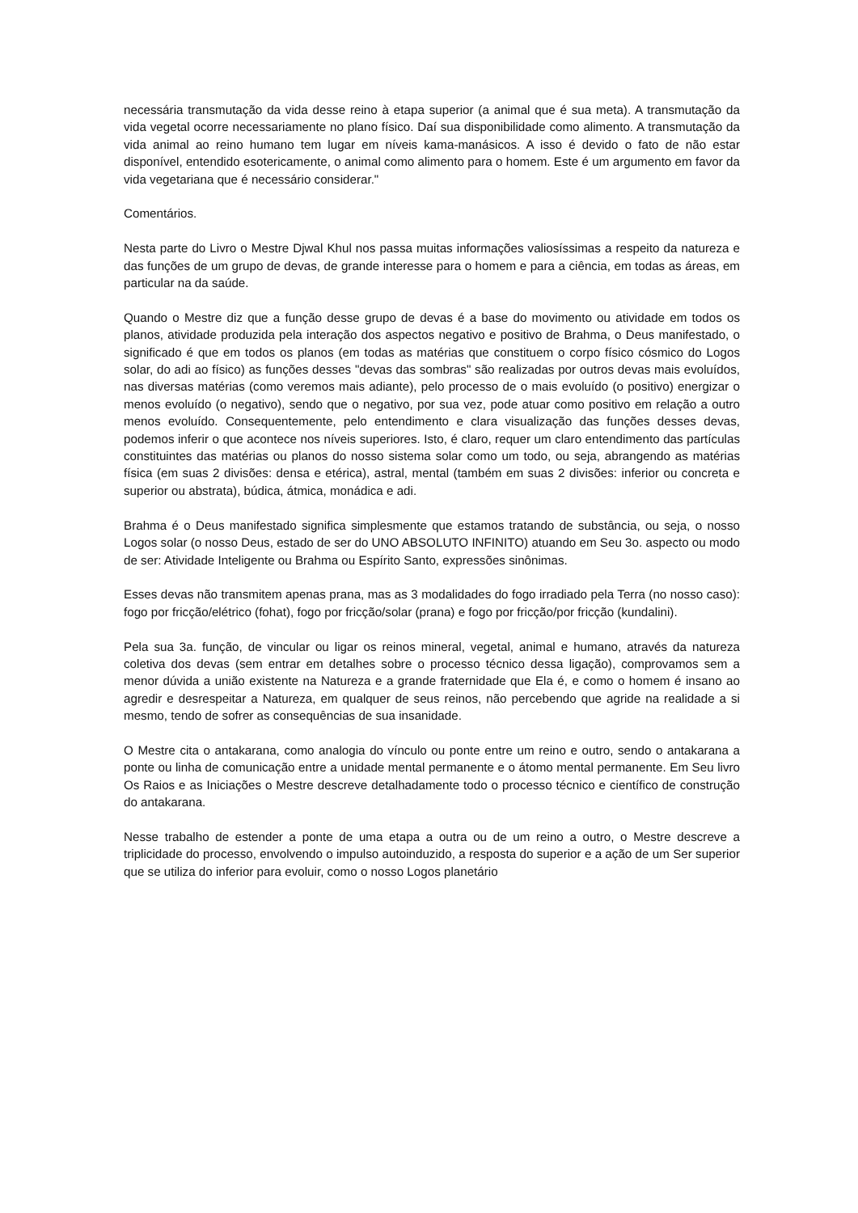necessária transmutação da vida desse reino à etapa superior (a animal que é sua meta). A transmutação da vida vegetal ocorre necessariamente no plano físico. Daí sua disponibilidade como alimento. A transmutação da vida animal ao reino humano tem lugar em níveis kama-manásicos. A isso é devido o fato de não estar disponível, entendido esotericamente, o animal como alimento para o homem. Este é um argumento em favor da vida vegetariana que é necessário considerar."
Comentários.
Nesta parte do Livro o Mestre Djwal Khul nos passa muitas informações valiosíssimas a respeito da natureza e das funções de um grupo de devas, de grande interesse para o homem e para a ciência, em todas as áreas, em particular na da saúde.
Quando o Mestre diz que a função desse grupo de devas é a base do movimento ou atividade em todos os planos, atividade produzida pela interação dos aspectos negativo e positivo de Brahma, o Deus manifestado, o significado é que em todos os planos (em todas as matérias que constituem o corpo físico cósmico do Logos solar, do adi ao físico) as funções desses "devas das sombras" são realizadas por outros devas mais evoluídos, nas diversas matérias (como veremos mais adiante), pelo processo de o mais evoluído (o positivo) energizar o menos evoluído (o negativo), sendo que o negativo, por sua vez, pode atuar como positivo em relação a outro menos evoluído. Consequentemente, pelo entendimento e clara visualização das funções desses devas, podemos inferir o que acontece nos níveis superiores. Isto, é claro, requer um claro entendimento das partículas constituintes das matérias ou planos do nosso sistema solar como um todo, ou seja, abrangendo as matérias física (em suas 2 divisões: densa e etérica), astral, mental (também em suas 2 divisões: inferior ou concreta e superior ou abstrata), búdica, átmica, monádica e adi.
Brahma é o Deus manifestado significa simplesmente que estamos tratando de substância, ou seja, o nosso Logos solar (o nosso Deus, estado de ser do UNO ABSOLUTO INFINITO) atuando em Seu 3o. aspecto ou modo de ser: Atividade Inteligente ou Brahma ou Espírito Santo, expressões sinônimas.
Esses devas não transmitem apenas prana, mas as 3 modalidades do fogo irradiado pela Terra (no nosso caso): fogo por fricção/elétrico (fohat), fogo por fricção/solar (prana) e fogo por fricção/por fricção (kundalini).
Pela sua 3a. função, de vincular ou ligar os reinos mineral, vegetal, animal e humano, através da natureza coletiva dos devas (sem entrar em detalhes sobre o processo técnico dessa ligação), comprovamos sem a menor dúvida a união existente na Natureza e a grande fraternidade que Ela é, e como o homem é insano ao agredir e desrespeitar a Natureza, em qualquer de seus reinos, não percebendo que agride na realidade a si mesmo, tendo de sofrer as consequências de sua insanidade.
O Mestre cita o antakarana, como analogia do vínculo ou ponte entre um reino e outro, sendo o antakarana a ponte ou linha de comunicação entre a unidade mental permanente e o átomo mental permanente. Em Seu livro Os Raios e as Iniciações o Mestre descreve detalhadamente todo o processo técnico e científico de construção do antakarana.
Nesse trabalho de estender a ponte de uma etapa a outra ou de um reino a outro, o Mestre descreve a triplicidade do processo, envolvendo o impulso autoinduzido, a resposta do superior e a ação de um Ser superior que se utiliza do inferior para evoluir, como o nosso Logos planetário